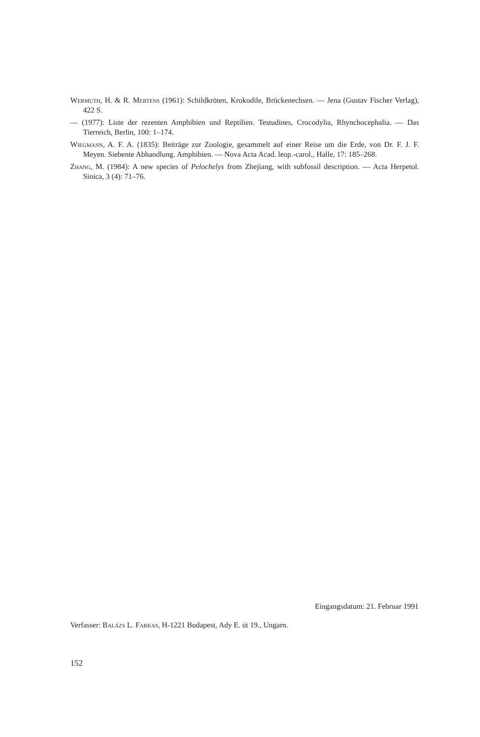Wermuth, H. & R. Mertens (1961): Schildkröten, Krokodile, Brückenechsen. — Jena (Gustav Fischer Verlag), 422 S.
— (1977): Liste der rezenten Amphibien und Reptilien. Testudines, Crocodylia, Rhynchocephalia. — Das Tierreich, Berlin, 100: 1–174.
Wiegmann, A. F. A. (1835): Beiträge zur Zoologie, gesammelt auf einer Reise um die Erde, von Dr. F. J. F. Meyen. Siebente Abhandlung. Amphibien. — Nova Acta Acad. leop.-carol., Halle, 17: 185–268.
Zhang, M. (1984): A new species of Pelochelys from Zhejiang, with subfossil description. — Acta Herpetol. Sinica, 3 (4): 71–76.
Eingangsdatum: 21. Februar 1991
Verfasser: Balázs L. Farkas, H-1221 Budapest, Ady E. út 19., Ungarn.
152